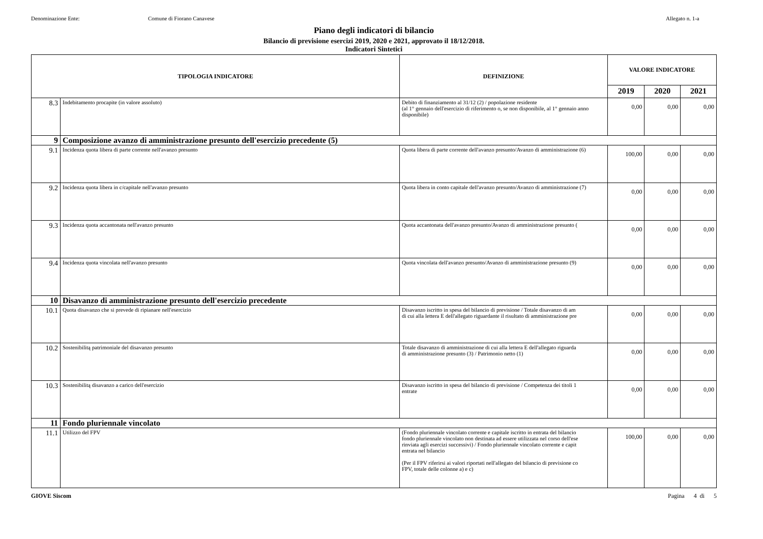Denominazione Ente: Comune di Fiorano Canavese Allegato n. 1-a
Piano degli indicatori di bilancio
Bilancio di previsione esercizi 2019, 2020 e 2021, approvato il 18/12/2018.
Indicatori Sintetici
| TIPOLOGIA INDICATORE | | DEFINIZIONE | VALORE INDICATORE | | |
| --- | --- | --- | --- | --- | --- |
| | | | 2019 | 2020 | 2021 |
| 8.3 | Indebitamento procapite (in valore assoluto) | Debito di finanziamento al 31/12 (2) / popolazione residente (al 1° gennaio dell'esercizio di riferimento o, se non disponibile, al 1° gennaio anno disponibile) | 0,00 | 0,00 | 0,00 |
| 9 | Composizione avanzo di amministrazione presunto dell'esercizio precedente (5) | | | | |
| 9.1 | Incidenza quota libera di parte corrente nell'avanzo presunto | Quota libera di parte corrente dell'avanzo presunto/Avanzo di amministrazione (6) | 100,00 | 0,00 | 0,00 |
| 9.2 | Incidenza quota libera in c/capitale nell'avanzo presunto | Quota libera in conto capitale dell'avanzo presunto/Avanzo di amministrazione (7) | 0,00 | 0,00 | 0,00 |
| 9.3 | Incidenza quota accantonata nell'avanzo presunto | Quota accantonata dell'avanzo presunto/Avanzo di amministrazione presunto ( | 0,00 | 0,00 | 0,00 |
| 9.4 | Incidenza quota vincolata nell'avanzo presunto | Quota vincolata dell'avanzo presunto/Avanzo di amministrazione presunto (9) | 0,00 | 0,00 | 0,00 |
| 10 | Disavanzo di amministrazione presunto dell'esercizio precedente | | | | |
| 10.1 | Quota disavanzo che si prevede di ripianare nell'esercizio | Disavanzo iscritto in spesa del bilancio di previsione / Totale disavanzo di am di cui alla lettera E dell'allegato riguardante il risultato di amministrazione pre | 0,00 | 0,00 | 0,00 |
| 10.2 | Sostenibilitą patrimoniale del disavanzo presunto | Totale disavanzo di amministrazione di cui alla lettera E dell'allegato riguarda di amministrazione presunto (3) / Patrimonio netto (1) | 0,00 | 0,00 | 0,00 |
| 10.3 | Sostenibilitą disavanzo a carico dell'esercizio | Disavanzo iscritto in spesa del bilancio di previsione / Competenza dei titoli 1 entrate | 0,00 | 0,00 | 0,00 |
| 11 | Fondo pluriennale vincolato | | | | |
| 11.1 | Utilizzo del FPV | (Fondo pluriennale vincolato corrente e capitale iscritto in entrata del bilancio fondo pluriennale vincolato non destinata ad essere utilizzata nel corso dell'ese rinviata agli esercizi successivi) / Fondo pluriennale vincolato corrente e capit entrata nel bilancio (Per il FPV riferirsi ai valori riportati nell'allegato del bilancio di previsione co FPV, totale delle colonne a) e c) | 100,00 | 0,00 | 0,00 |
GIOVE Siscom Pagina 4 di 5